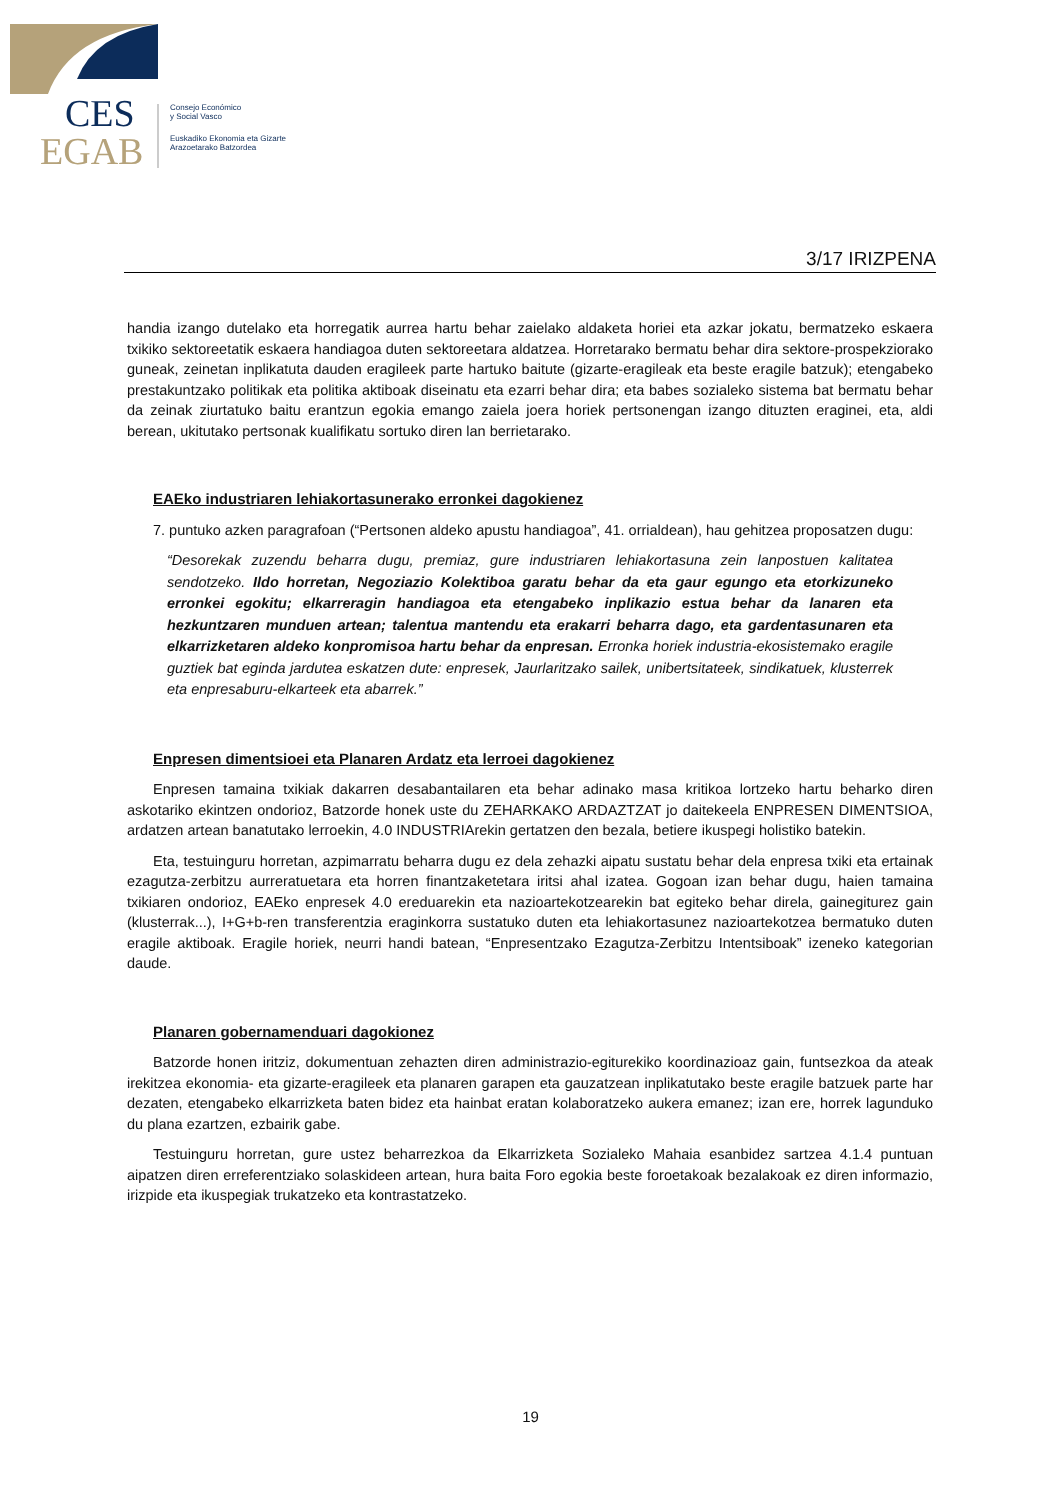CES
EGAB
Consejo Económico
y Social Vasco
Euskadiko Ekonomia eta Gizarte
Arazoetarako Batzordea
3/17 IRIZPENA
handia izango dutelako eta horregatik aurrea hartu behar zaielako aldaketa horiei eta azkar jokatu, bermatzeko eskaera txikiko sektoreetatik eskaera handiagoa duten sektoreetara aldatzea. Horretarako bermatu behar dira sektore-prospekziorako guneak, zeinetan inplikatuta dauden eragileek parte hartuko baitute (gizarte-eragileak eta beste eragile batzuk); etengabeko prestakuntzako politikak eta politika aktiboak diseinatu eta ezarri behar dira; eta babes sozialeko sistema bat bermatu behar da zeinak ziurtatuko baitu erantzun egokia emango zaiela joera horiek pertsonengan izango dituzten eraginei, eta, aldi berean, ukitutako pertsonak kualifikatu sortuko diren lan berrietarako.
EAEko industriaren lehiakortasunerako erronkei dagokienez
7. puntuko azken paragrafoan (“Pertsonen aldeko apustu handiagoa”, 41. orrialdean), hau gehitzea proposatzen dugu:
“Desorekak zuzendu beharra dugu, premiaz, gure industriaren lehiakortasuna zein lanpostuen kalitatea sendotzeko. Ildo horretan, Negoziazio Kolektiboa garatu behar da eta gaur egungo eta etorkizuneko erronkei egokitu; elkarreragin handiagoa eta etengabeko inplikazio estua behar da lanaren eta hezkuntzaren munduen artean; talentua mantendu eta erakarri beharra dago, eta gardentasunaren eta elkarrizketaren aldeko konpromisoa hartu behar da enpresan. Erronka horiek industria-ekosistemako eragile guztiek bat eginda jardutea eskatzen dute: enpresek, Jaurlaritzako sailek, unibertsitateek, sindikatuek, klusterrek eta enpresaburu-elkarteek eta abarrek.”
Enpresen dimentsioei eta Planaren Ardatz eta lerroei dagokienez
Enpresen tamaina txikiak dakarren desabantailaren eta behar adinako masa kritikoa lortzeko hartu beharko diren askotariko ekintzen ondorioz, Batzorde honek uste du ZEHARKAKO ARDAZTZAT jo daitekeela ENPRESEN DIMENTSIOA, ardatzen artean banatutako lerroekin, 4.0 INDUSTRIArekin gertatzen den bezala, betiere ikuspegi holistiko batekin.
Eta, testuinguru horretan, azpimarratu beharra dugu ez dela zehazki aipatu sustatu behar dela enpresa txiki eta ertainak ezagutza-zerbitzu aurreratuetara eta horren finantzaketetara iritsi ahal izatea. Gogoan izan behar dugu, haien tamaina txikiaren ondorioz, EAEko enpresek 4.0 ereduarekin eta nazioartekotzearekin bat egiteko behar direla, gainegiturez gain (klusterrak...), I+G+b-ren transferentzia eraginkorra sustatuko duten eta lehiakortasunez nazioartekotzea bermatuko duten eragile aktiboak. Eragile horiek, neurri handi batean, “Enpresentzako Ezagutza-Zerbitzu Intentsiboak” izeneko kategorian daude.
Planaren gobernamenduari dagokionez
Batzorde honen iritziz, dokumentuan zehazten diren administrazio-egiturekiko koordinazioaz gain, funtsezkoa da ateak irekitzea ekonomia- eta gizarte-eragileek eta planaren garapen eta gauzatzean inplikatutako beste eragile batzuek parte har dezaten, etengabeko elkarrizketa baten bidez eta hainbat eratan kolaboratzeko aukera emanez; izan ere, horrek lagunduko du plana ezartzen, ezbairik gabe.
Testuinguru horretan, gure ustez beharrezkoa da Elkarrizketa Sozialeko Mahaia esanbidez sartzea 4.1.4 puntuan aipatzen diren erreferentziako solaskideen artean, hura baita Foro egokia beste foroetakoak bezalakoak ez diren informazio, irizpide eta ikuspegiak trukatzeko eta kontrastatzeko.
19